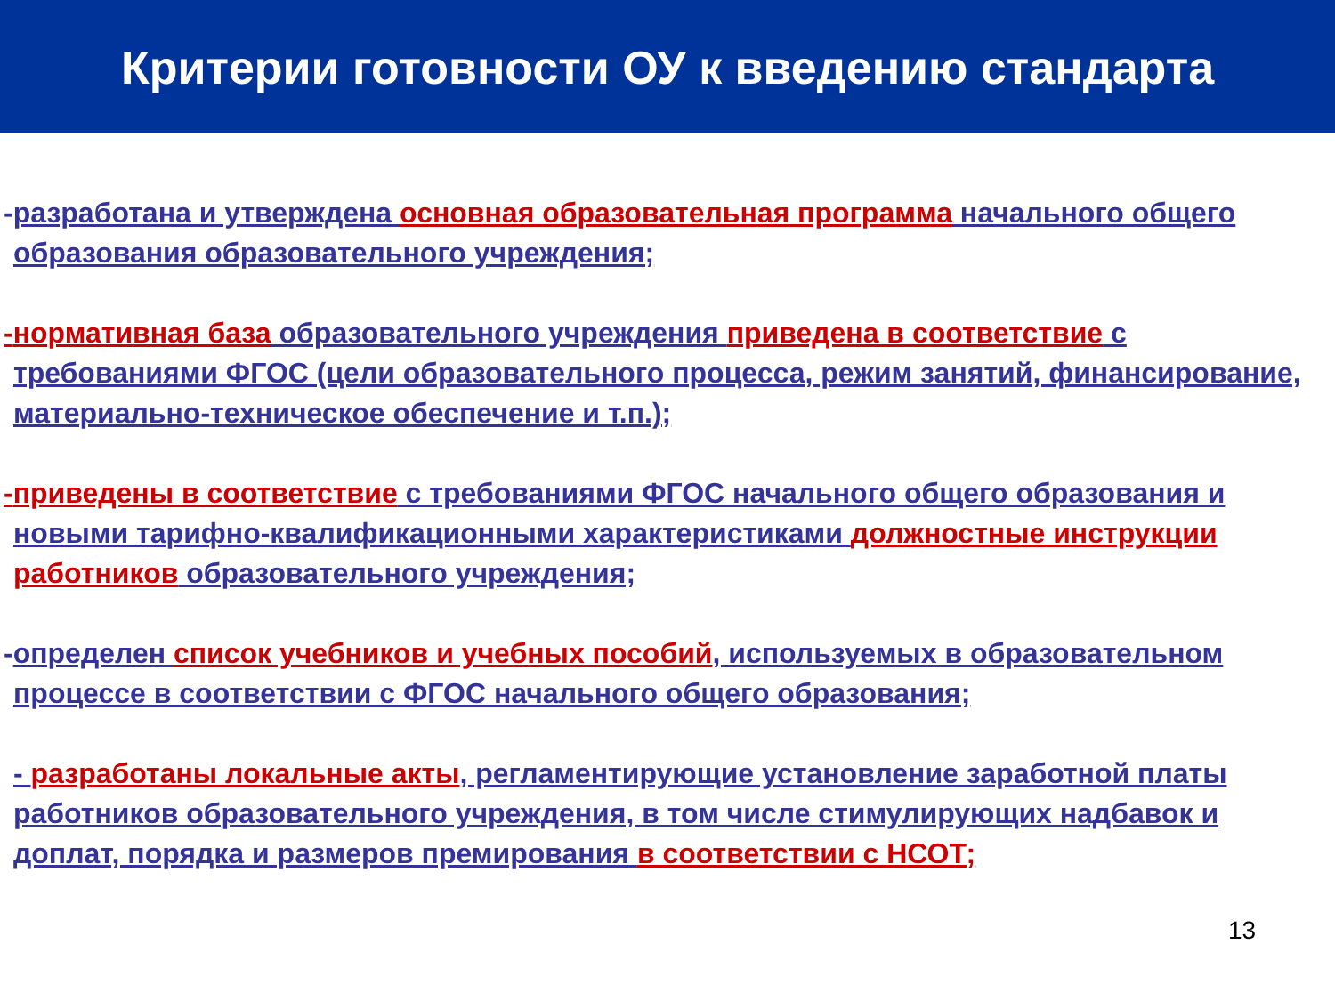Критерии готовности ОУ к введению стандарта
-разработана и утверждена основная образовательная программа начального общего образования образовательного учреждения;
-нормативная база образовательного учреждения приведена в соответствие с требованиями ФГОС (цели образовательного процесса, режим занятий, финансирование, материально-техническое обеспечение и т.п.);
-приведены в соответствие с требованиями ФГОС начального общего образования и новыми тарифно-квалификационными характеристиками должностные инструкции работников образовательного учреждения;
-определен список учебников и учебных пособий, используемых в образовательном процессе в соответствии с ФГОС начального общего образования;
- разработаны локальные акты, регламентирующие установление заработной платы работников образовательного учреждения, в том числе стимулирующих надбавок и доплат, порядка и размеров премирования в соответствии с НСОТ;
13